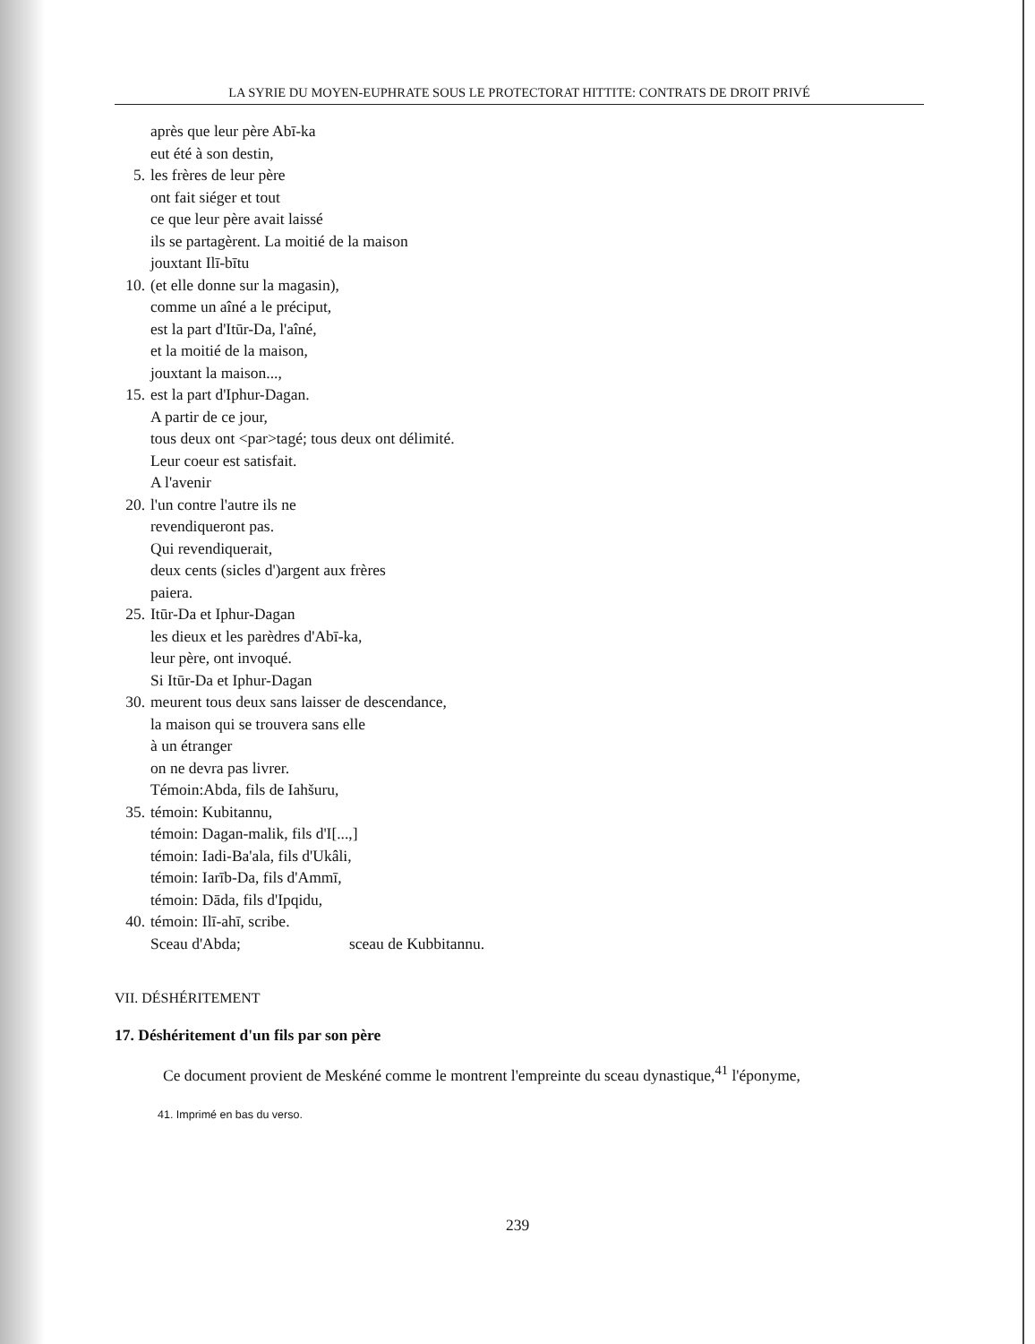LA SYRIE DU MOYEN-EUPHRATE SOUS LE PROTECTORAT HITTITE: CONTRATS DE DROIT PRIVÉ
après que leur père Abī-ka
eut été à son destin,
5. les frères de leur père
ont fait siéger et tout
ce que leur père avait laissé
ils se partagèrent. La moitié de la maison
jouxtant Ilī-bītu
10. (et elle donne sur la magasin),
comme un aîné a le préciput,
est la part d'Itūr-Da, l'aîné,
et la moitié de la maison,
jouxtant la maison...,
15. est la part d'Iphur-Dagan.
A partir de ce jour,
tous deux ont <par>tagé; tous deux ont délimité.
Leur coeur est satisfait.
A l'avenir
20. l'un contre l'autre ils ne
revendiqueront pas.
Qui revendiquerait,
deux cents (sicles d')argent aux frères
paiera.
25. Itūr-Da et Iphur-Dagan
les dieux et les parèdres d'Abī-ka,
leur père, ont invoqué.
Si Itūr-Da et Iphur-Dagan
30. meurent tous deux sans laisser de descendance,
la maison qui se trouvera sans elle
à un étranger
on ne devra pas livrer.
Témoin:Abda, fils de Iahšuru,
35. témoin: Kubitannu,
témoin: Dagan-malik, fils d'I[...,]
témoin: Iadi-Ba'ala, fils d'Ukâli,
témoin: Iarīb-Da, fils d'Ammī,
témoin: Dāda, fils d'Ipqidu,
40. témoin: Ilī-ahī, scribe.
Sceau d'Abda; sceau de Kubbitannu.
VII. DÉSHÉRITEMENT
17. Déshéritement d'un fils par son père
Ce document provient de Meskéné comme le montrent l'empreinte du sceau dynastique,<sup>41</sup> l'éponyme,
41. Imprimé en bas du verso.
239